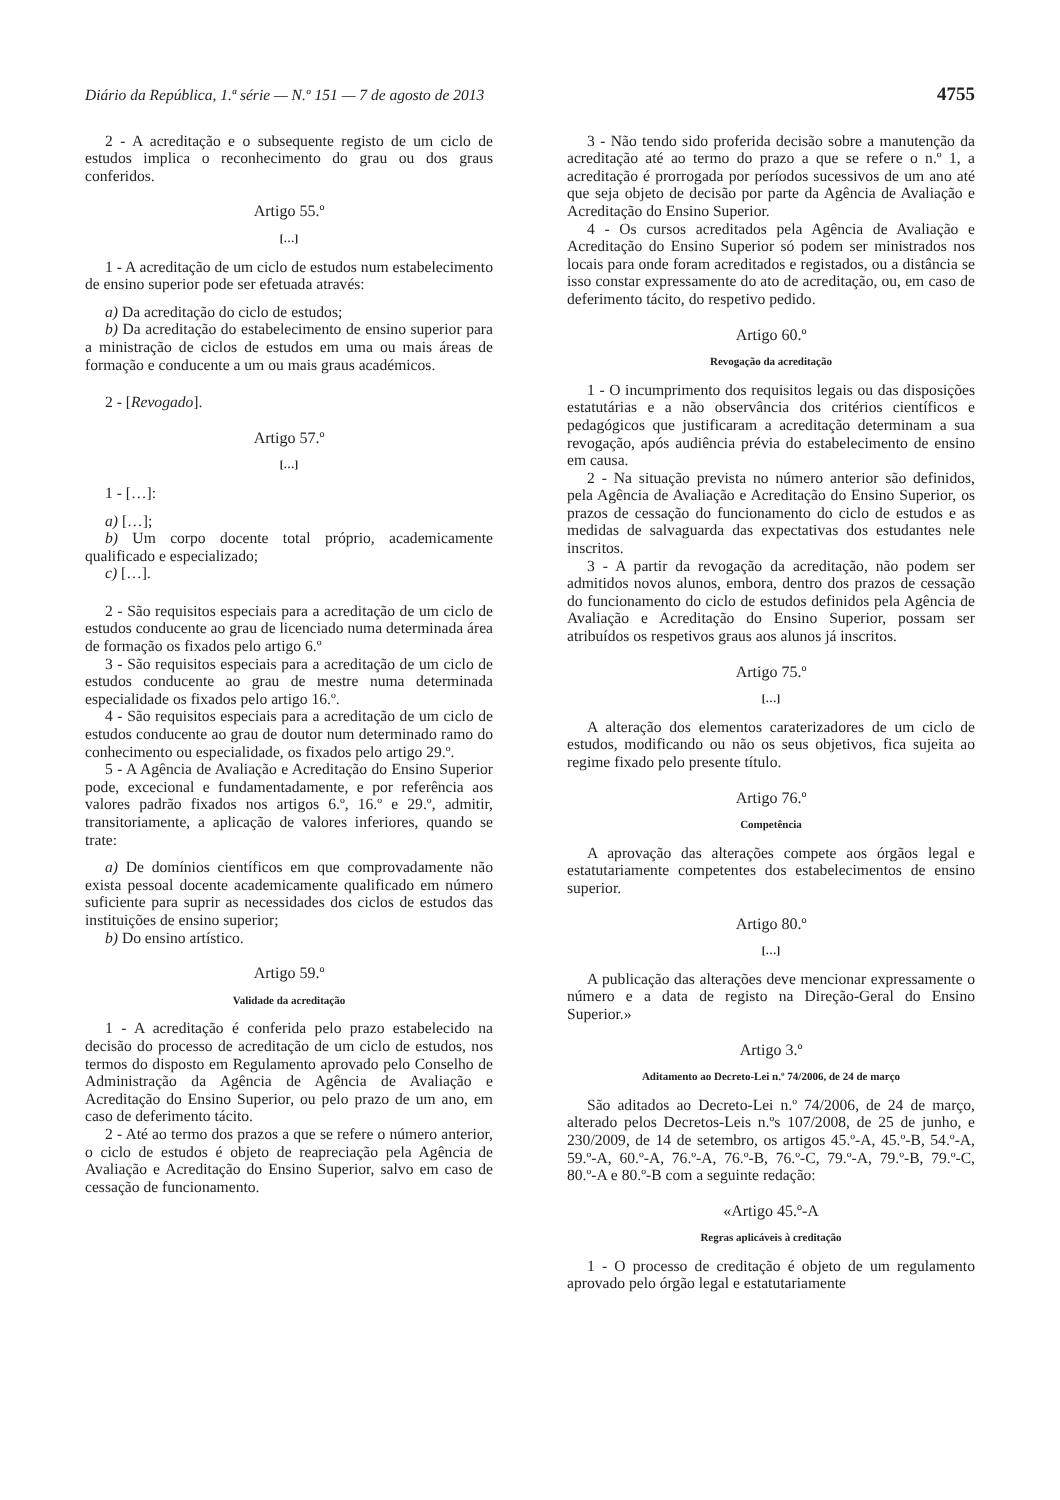Diário da República, 1.ª série — N.º 151 — 7 de agosto de 2013 4755
2 - A acreditação e o subsequente registo de um ciclo de estudos implica o reconhecimento do grau ou dos graus conferidos.
Artigo 55.º
[…]
1 - A acreditação de um ciclo de estudos num estabelecimento de ensino superior pode ser efetuada através:
a) Da acreditação do ciclo de estudos;
b) Da acreditação do estabelecimento de ensino superior para a ministração de ciclos de estudos em uma ou mais áreas de formação e conducente a um ou mais graus académicos.
2 - [Revogado].
Artigo 57.º
[…]
1 - […]:
a) […];
b) Um corpo docente total próprio, academicamente qualificado e especializado;
c) […].
2 - São requisitos especiais para a acreditação de um ciclo de estudos conducente ao grau de licenciado numa determinada área de formação os fixados pelo artigo 6.º
3 - São requisitos especiais para a acreditação de um ciclo de estudos conducente ao grau de mestre numa determinada especialidade os fixados pelo artigo 16.º.
4 - São requisitos especiais para a acreditação de um ciclo de estudos conducente ao grau de doutor num determinado ramo do conhecimento ou especialidade, os fixados pelo artigo 29.º.
5 - A Agência de Avaliação e Acreditação do Ensino Superior pode, excecional e fundamentadamente, e por referência aos valores padrão fixados nos artigos 6.º, 16.º e 29.º, admitir, transitoriamente, a aplicação de valores inferiores, quando se trate:
a) De domínios científicos em que comprovadamente não exista pessoal docente academicamente qualificado em número suficiente para suprir as necessidades dos ciclos de estudos das instituições de ensino superior;
b) Do ensino artístico.
Artigo 59.º
Validade da acreditação
1 - A acreditação é conferida pelo prazo estabelecido na decisão do processo de acreditação de um ciclo de estudos, nos termos do disposto em Regulamento aprovado pelo Conselho de Administração da Agência de Agência de Avaliação e Acreditação do Ensino Superior, ou pelo prazo de um ano, em caso de deferimento tácito.
2 - Até ao termo dos prazos a que se refere o número anterior, o ciclo de estudos é objeto de reapreciação pela Agência de Avaliação e Acreditação do Ensino Superior, salvo em caso de cessação de funcionamento.
3 - Não tendo sido proferida decisão sobre a manutenção da acreditação até ao termo do prazo a que se refere o n.º 1, a acreditação é prorrogada por períodos sucessivos de um ano até que seja objeto de decisão por parte da Agência de Avaliação e Acreditação do Ensino Superior.
4 - Os cursos acreditados pela Agência de Avaliação e Acreditação do Ensino Superior só podem ser ministrados nos locais para onde foram acreditados e registados, ou a distância se isso constar expressamente do ato de acreditação, ou, em caso de deferimento tácito, do respetivo pedido.
Artigo 60.º
Revogação da acreditação
1 - O incumprimento dos requisitos legais ou das disposições estatutárias e a não observância dos critérios científicos e pedagógicos que justificaram a acreditação determinam a sua revogação, após audiência prévia do estabelecimento de ensino em causa.
2 - Na situação prevista no número anterior são definidos, pela Agência de Avaliação e Acreditação do Ensino Superior, os prazos de cessação do funcionamento do ciclo de estudos e as medidas de salvaguarda das expectativas dos estudantes nele inscritos.
3 - A partir da revogação da acreditação, não podem ser admitidos novos alunos, embora, dentro dos prazos de cessação do funcionamento do ciclo de estudos definidos pela Agência de Avaliação e Acreditação do Ensino Superior, possam ser atribuídos os respetivos graus aos alunos já inscritos.
Artigo 75.º
[…]
A alteração dos elementos caraterizadores de um ciclo de estudos, modificando ou não os seus objetivos, fica sujeita ao regime fixado pelo presente título.
Artigo 76.º
Competência
A aprovação das alterações compete aos órgãos legal e estatutariamente competentes dos estabelecimentos de ensino superior.
Artigo 80.º
[…]
A publicação das alterações deve mencionar expressamente o número e a data de registo na Direção-Geral do Ensino Superior.»
Artigo 3.º
Aditamento ao Decreto-Lei n.º 74/2006, de 24 de março
São aditados ao Decreto-Lei n.º 74/2006, de 24 de março, alterado pelos Decretos-Leis n.ºs 107/2008, de 25 de junho, e 230/2009, de 14 de setembro, os artigos 45.º-A, 45.º-B, 54.º-A, 59.º-A, 60.º-A, 76.º-A, 76.º-B, 76.º-C, 79.º-A, 79.º-B, 79.º-C, 80.º-A e 80.º-B com a seguinte redação:
«Artigo 45.º-A
Regras aplicáveis à creditação
1 - O processo de creditação é objeto de um regulamento aprovado pelo órgão legal e estatutariamente